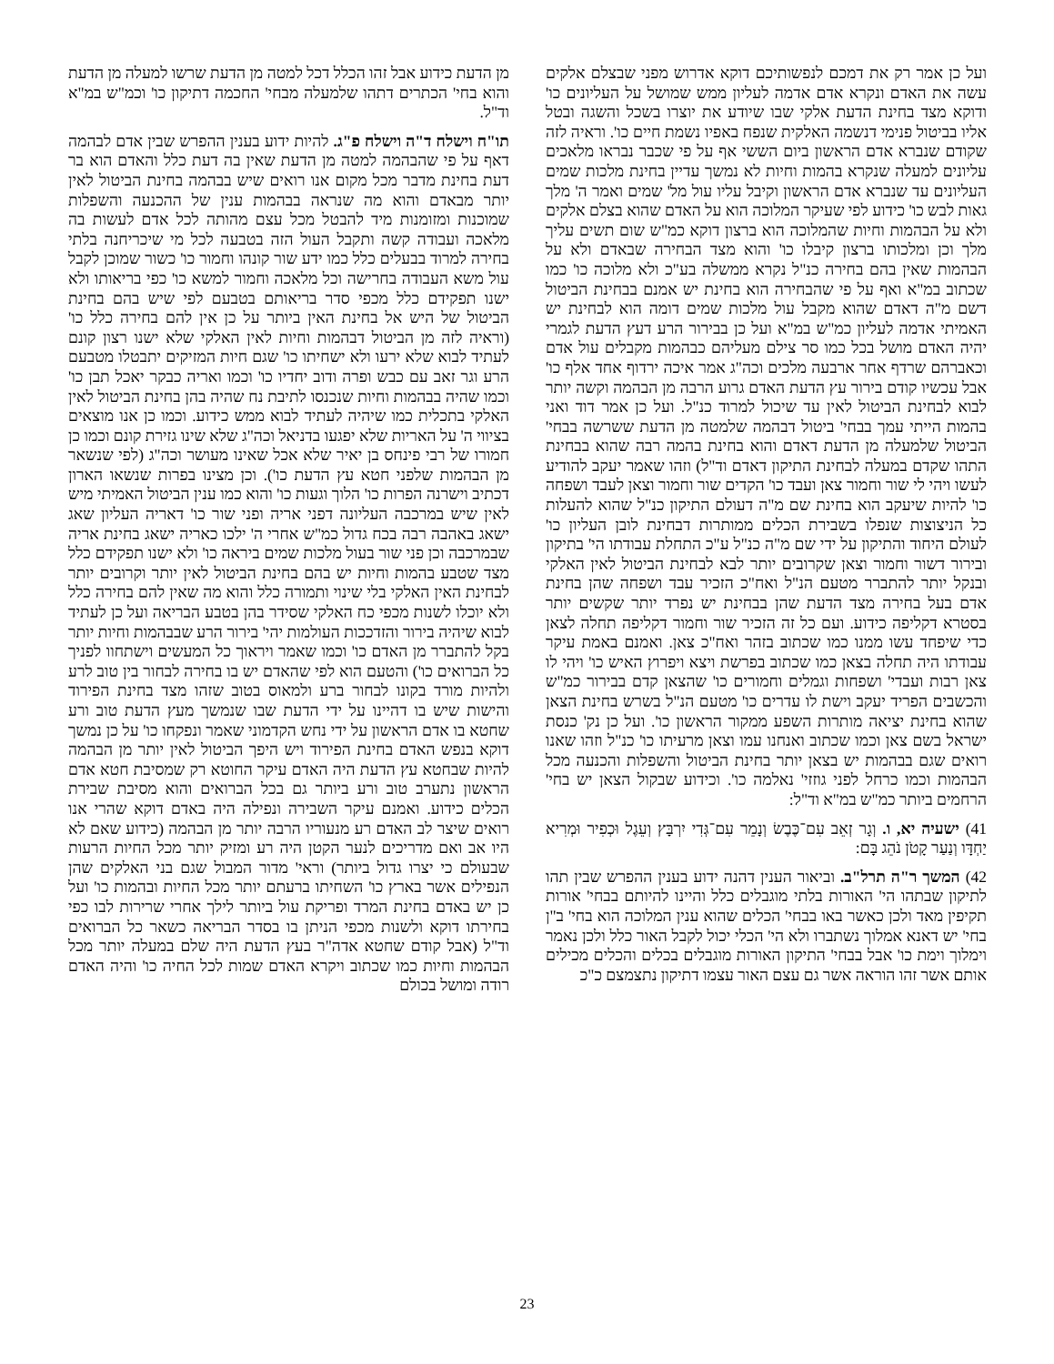מן הדעת כידוע אבל זהו הכלל דכל למטה מן הדעת שרשו למעלה מן הדעת והוא בחי' הכתרים דתהו שלמעלה מבחי' החכמה דתיקון כו' וכמ"ש במ"א וד"ל.
תו"ח וישלח ד"ה וישלח פ"ג. להיות ידוע בענין ההפרש שבין אדם לבהמה דאף על פי שהבהמה למטה מן הדעת שאין בה דעת כלל והאדם הוא בר דעת בחינת מדבר מכל מקום אנו רואים שיש בבהמה בחינת הביטול לאין יותר מבאדם והוא מה שנראה בבהמות ענין של ההכנעה והשפלות שמוכנות ומזומנות מיד להבטל מכל עצם מהותה לכל אדם לעשות בה מלאכה ועבודה קשה ותקבל העול הזה בטבעה לכל מי שיכריחנה בלתי בחירה למרוד בבעלים כלל כמו ידע שור קונהו וחמור כו' כשור שמוכן לקבל עול משא העבודה בחרישה וכל מלאכה וחמור למשא כו' כפי בריאותו ולא ישנו תפקידם כלל מכפי סדר בריאותם בטבעם לפי שיש בהם בחינת הביטול של היש אל בחינת האין ביותר על כן אין להם בחירה כלל כו' (וראיה לזה מן הביטול דבהמות וחיות לאין האלקי שלא ישנו רצון קונם לעתיד לבוא שלא ירעו ולא ישחיתו כו' שגם חיות המזיקים יתבטלו מטבעם הרע וגר זאב עם כבש ופרה ודוב יחדיו כו' וכמו ואריה כבקר יאכל תבן כו' וכמו שהיה בבהמות וחיות שנכנסו לתיבת נח שהיה בהן בחינת הביטול לאין האלקי בתכלית כמו שיהיה לעתיד לבוא ממש כידוע. וכמו כן אנו מוצאים בציווי ה' על האריות שלא יפגעו בדניאל וכה"ג שלא שינו גזירת קונם וכמו כן חמורו של רבי פינחס בן יאיר שלא אכל שאינו מעושר וכה"ג (לפי שנשאר מן הבהמות שלפני חטא עץ הדעת כו'). וכן מצינו בפרות שנשאו הארון דכתיב וישרנה הפרות כו' הלוך וגעות כו' והוא כמו ענין הביטול האמיתי מיש לאין שיש במרכבה העליונה דפני אריה ופני שור כו' דאריה העליון שאג ישאג באהבה רבה בכח גדול כמ"ש אחרי ה' ילכו כאריה ישאג בחינת אריה שבמרכבה וכן פני שור בעול מלכות שמים ביראה כו' ולא ישנו תפקידם כלל מצד שטבע בהמות וחיות יש בהם בחינת הביטול לאין יותר וקרובים יותר לבחינת האין האלקי בלי שינוי ותמורה כלל והוא מה שאין להם בחירה כלל ולא יוכלו לשנות מכפי כח האלקי שסידר בהן בטבע הבריאה ועל כן לעתיד לבוא שיהיה בירור והזדככות העולמות יהי' בירור הרע שבבהמות וחיות יותר בקל להתברר מן האדם כו' וכמו שאמר ויראוך כל המעשים וישתחוו לפניך כל הברואים כו') והטעם הוא לפי שהאדם יש בו בחירה לבחור בין טוב לרע ולהיות מורד בקונו לבחור ברע ולמאוס בטוב שזהו מצד בחינת הפירוד והישות שיש בו דהיינו על ידי הדעת שבו שנמשך מעץ הדעת טוב ורע שחטא בו אדם הראשון על ידי נחש הקדמוני שאמר ונפקחו כו' על כן נמשך דוקא בנפש האדם בחינת הפירוד ויש היפך הביטול לאין יותר מן הבהמה להיות שבחטא עץ הדעת היה האדם עיקר החוטא רק שמסיבת חטא אדם הראשון נתערב טוב ורע ביותר גם בכל הברואים והוא מסיבת שבירת הכלים כידוע. ואמנם עיקר השבירה ונפילה היה באדם דוקא שהרי אנו רואים שיצר לב האדם רע מנעוריו הרבה יותר מן הבהמה (כידוע שאם לא היו אב ואם מדריכים לנער הקטן היה רע ומזיק יותר מכל החיות הרעות שבעולם כי יצרו גדול ביותר) וראי' מדור המבול שגם בני האלקים שהן הנפילים אשר בארץ כו' השחיתו ברעתם יותר מכל החיות ובהמות כו' ועל כן יש באדם בחינת המרד ופריקת עול ביותר לילך אחרי שרירות לבו כפי בחירתו דוקא ולשנות מכפי הניתן בו בסדר הבריאה כשאר כל הברואים וד"ל (אבל קודם שחטא אדה"ר בעץ הדעת היה שלם במעלה יותר מכל הבהמות וחיות כמו שכתוב ויקרא האדם שמות לכל החיה כו' והיה האדם רודה ומושל בכולם
ועל כן אמר רק את דמכם לנפשותיכם דוקא אדרוש מפני שבצלם אלקים עשה את האדם ונקרא אדם אדמה לעליון ממש שמושל על העליונים כו' ודוקא מצד בחינת הדעת אלקי שבו שיודע את יוצרו בשכל והשגה ובטל אליו בביטול פנימי דנשמה האלקית שנפח באפיו נשמת חיים כו'. וראיה לזה שקודם שנברא אדם הראשון ביום הששי אף על פי שכבר נבראו מלאכים עליונים למעלה שנקרא בהמות וחיות לא נמשך עדיין בחינת מלכות שמים העליונים עד שנברא אדם הראשון וקיבל עליו עול מל' שמים ואמר ה' מלך גאות לבש כו' כידוע לפי שעיקר המלוכה הוא על האדם שהוא בצלם אלקים ולא על הבהמות וחיות שהמלוכה הוא ברצון דוקא כמ"ש שום תשים עליך מלך וכן ומלכותו ברצון קיבלו כו' והוא מצד הבחירה שבאדם ולא על הבהמות שאין בהם בחירה כנ"ל נקרא ממשלה בע"כ ולא מלוכה כו' כמו שכתוב במ"א ואף על פי שהבחירה הוא בחינת יש אמנם בבחינת הביטול דשם מ"ה דאדם שהוא מקבל עול מלכות שמים דומה הוא לבחינת יש האמיתי אדמה לעליון כמ"ש במ"א ועל כן בבירור הרע דעץ הדעת לגמרי יהיה האדם מושל בכל כמו סר צילם מעליהם כבהמות מקבלים עול אדם וכאברהם שרדף אחר ארבעה מלכים וכה"ג אמר איכה ירדוף אחד אלף כו' אבל עכשיו קודם בירור עץ הדעת האדם גרוע הרבה מן הבהמה וקשה יותר לבוא לבחינת הביטול לאין עד שיכול למרוד כנ"ל. ועל כן אמר דוד ואני בהמות הייתי עמך בבחי' ביטול דבהמה שלמטה מן הדעת ששרשה בבחי' הביטול שלמעלה מן הדעת דאדם והוא בחינת בהמה רבה שהוא בבחינת התהו שקדם במעלה לבחינת התיקון דאדם וד"ל) וזהו שאמר יעקב להודיע לעשו ויהי לי שור וחמור צאן ועבד כו' הקדים שור וחמור וצאן לעבד ושפחה כו' להיות שיעקב הוא בחינת שם מ"ה דעולם התיקון כנ"ל שהוא להעלות כל הניצוצות שנפלו בשבירת הכלים ממותרות דבחינת לובן העליון כו' לעולם היחוד והתיקון על ידי שם מ"ה כנ"ל ע"כ התחלת עבודתו הי' בתיקון ובירור דשור וחמור וצאן שקרובים יותר לבא לבחינת הביטול לאין האלקי ובנקל יותר להתברר מטעם הנ"ל ואח"כ הזכיר עבד ושפחה שהן בחינת אדם בעל בחירה מצד הדעת שהן בבחינת יש נפרד יותר שקשים יותר בסטרא דקליפה כידוע. ועם כל זה הזכיר שור וחמור דקליפה תחלה לצאן כדי שיפחד עשו ממנו כמו שכתוב בזהר ואח"כ צאן. ואמנם באמת עיקר עבודתו היה תחלה בצאן כמו שכתוב בפרשת ויצא ויפרוץ האיש כו' ויהי לו צאן רבות ועבדי' ושפחות וגמלים וחמורים כו' שהצאן קדם בבירור כמ"ש והכשבים הפריד יעקב וישת לו עדרים כו' מטעם הנ"ל בשרש בחינת הצאן שהוא בחינת יציאה מותרות השפע ממקור הראשון כו'. ועל כן נק' כנסת ישראל בשם צאן וכמו שכתוב ואנחנו עמו וצאן מרעיתו כו' כנ"ל וזהו שאנו רואים שגם בבהמות יש בצאן יותר בחינת הביטול והשפלות והכנעה מכל הבהמות וכמו כרחל לפני גוזזי' נאלמה כו'. וכידוע שבקול הצאן יש בחי' הרחמים ביותר כמ"ש במ"א וד"ל:
41) ישעיה יא, ו. וְגָר זְאֵב עִם־כֶּבֶשׂ וְנָמֵר עִם־גְּדִי יִרְבָּץ וְעֵגֶל וּכְפִיר וּמְרִיא יַחְדָּו וְנַעַר קָטֹן נֹהֵג בָּם:
42) המשך ר"ה תרל"ב. וביאור הענין דהנה ידוע בענין ההפרש שבין תהו לתיקון שבתהו הי' האורות בלתי מוגבלים כלל והיינו להיותם בבחי' אורות תקיפין מאד ולכן כאשר באו בבחי' הכלים שהוא ענין המלוכה הוא בחי' ב"ן בחי' יש דאנא אמלוך נשתברו ולא הי' הכלי יכול לקבל האור כלל ולכן נאמר וימלוך וימת כו' אבל בבחי' התיקון האורות מוגבלים בכלים והכלים מכילים אותם אשר זהו הוראה אשר גם עצם האור עצמו דתיקון נתצמצם כ"כ
23